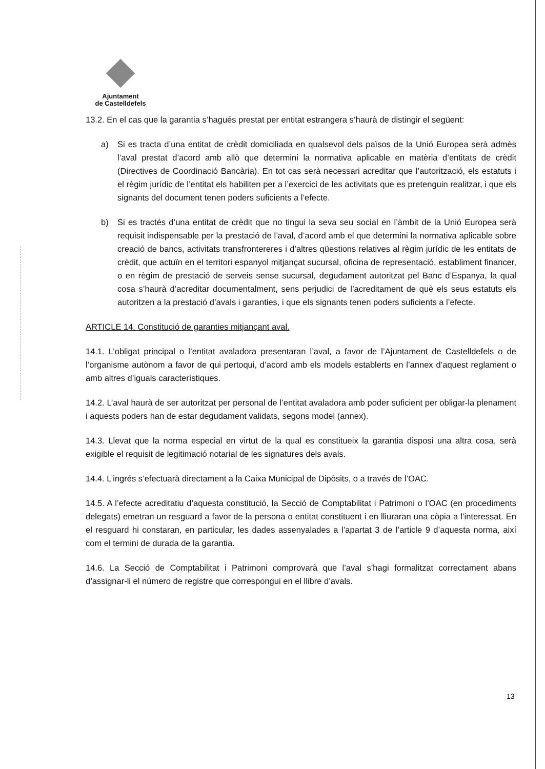Ajuntament
de Castelldefels
13.2. En el cas que la garantia s’hagués prestat per entitat estrangera s’haurà de distingir el següent:
a) Si es tracta d’una entitat de crèdit domiciliada en qualsevol dels països de la Unió Europea serà admès l’aval prestat d’acord amb allò que determini la normativa aplicable en matèria d’entitats de crèdit (Directives de Coordinació Bancària). En tot cas serà necessari acreditar que l’autorització, els estatuts i el règim jurídic de l’entitat els habiliten per a l’exercici de les activitats que es pretenguin realitzar, i que els signants del document tenen poders suficients a l’efecte.
b) Si es tractés d’una entitat de crèdit que no tingui la seva seu social en l’àmbit de la Unió Europea serà requisit indispensable per la prestació de l’aval, d’acord amb el que determini la normativa aplicable sobre creació de bancs, activitats transfrontereres i d’altres qüestions relatives al règim jurídic de les entitats de crèdit, que actuïn en el territori espanyol mitjançat sucursal, oficina de representació, establiment financer, o en règim de prestació de serveis sense sucursal, degudament autoritzat pel Banc d’Espanya, la qual cosa s’haurà d’acreditar documentalment, sens perjudici de l’acreditament de què els seus estatuts els autoritzen a la prestació d’avals i garanties, i que els signants tenen poders suficients a l’efecte.
ARTICLE 14. Constitució de garanties mitjançant aval.
14.1. L’obligat principal o l’entitat avaladora presentaran l’aval, a favor de l’Ajuntament de Castelldefels o de l’organisme autònom a favor de qui pertoqui, d’acord amb els models establerts en l’annex d’aquest reglament o amb altres d’iguals característiques.
14.2. L’aval haurà de ser autoritzat per personal de l’entitat avaladora amb poder suficient per obligar-la plenament i aquests poders han de estar degudament validats, segons model (annex).
14.3. Llevat que la norma especial en virtut de la qual es constitueix la garantia disposi una altra cosa, serà exigible el requisit de legitimació notarial de les signatures dels avals.
14.4. L’ingrés s’efectuarà directament a la Caixa Municipal de Dipòsits, o a través de l’OAC.
14.5. A l’efecte acreditatiu d’aquesta constitució, la Secció de Comptabilitat i Patrimoni o l’OAC (en procediments delegats) emetran un resguard a favor de la persona o entitat constituent i en lliuraran una còpia a l’interessat. En el resguard hi constaran, en particular, les dades assenyalades a l’apartat 3 de l’article 9 d’aquesta norma, així com el termini de durada de la garantia.
14.6. La Secció de Comptabilitat i Patrimoni comprovarà que l’aval s’hagi formalitzat correctament abans d’assignar-li el número de registre que correspongui en el llibre d’avals.
13